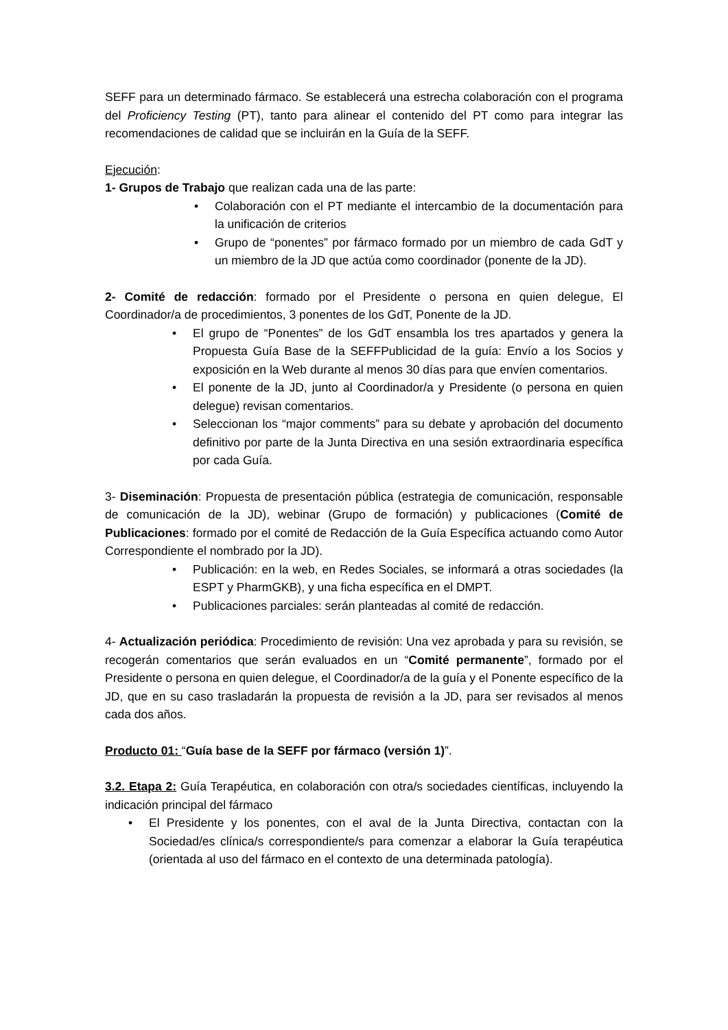SEFF para un determinado fármaco. Se establecerá una estrecha colaboración con el programa del Proficiency Testing (PT), tanto para alinear el contenido del PT como para integrar las recomendaciones de calidad que se incluirán en la Guía de la SEFF.
Ejecución:
1- Grupos de Trabajo que realizan cada una de las parte:
• Colaboración con el PT mediante el intercambio de la documentación para la unificación de criterios
• Grupo de “ponentes” por fármaco formado por un miembro de cada GdT y un miembro de la JD que actúa como coordinador (ponente de la JD).
2- Comité de redacción: formado por el Presidente o persona en quien delegue, El Coordinador/a de procedimientos, 3 ponentes de los GdT, Ponente de la JD.
• El grupo de “Ponentes” de los GdT ensambla los tres apartados y genera la Propuesta Guía Base de la SEFFPublicidad de la guía: Envío a los Socios y exposición en la Web durante al menos 30 días para que envíen comentarios.
• El ponente de la JD, junto al Coordinador/a y Presidente (o persona en quien delegue) revisan comentarios.
• Seleccionan los “major comments” para su debate y aprobación del documento definitivo por parte de la Junta Directiva en una sesión extraordinaria específica por cada Guía.
3- Diseminación: Propuesta de presentación pública (estrategia de comunicación, responsable de comunicación de la JD), webinar (Grupo de formación) y publicaciones (Comité de Publicaciones: formado por el comité de Redacción de la Guía Específica actuando como Autor Correspondiente el nombrado por la JD).
• Publicación: en la web, en Redes Sociales, se informará a otras sociedades (la ESPT y PharmGKB), y una ficha específica en el DMPT.
• Publicaciones parciales: serán planteadas al comité de redacción.
4- Actualización periódica: Procedimiento de revisión: Una vez aprobada y para su revisión, se recogerán comentarios que serán evaluados en un “Comité permanente”, formado por el Presidente o persona en quien delegue, el Coordinador/a de la guía y el Ponente específico de la JD, que en su caso trasladarán la propuesta de revisión a la JD, para ser revisados al menos cada dos años.
Producto 01: “Guía base de la SEFF por fármaco (versión 1)”.
3.2. Etapa 2: Guía Terapéutica, en colaboración con otra/s sociedades científicas, incluyendo la indicación principal del fármaco
• El Presidente y los ponentes, con el aval de la Junta Directiva, contactan con la Sociedad/es clínica/s correspondiente/s para comenzar a elaborar la Guía terapéutica (orientada al uso del fármaco en el contexto de una determinada patología).